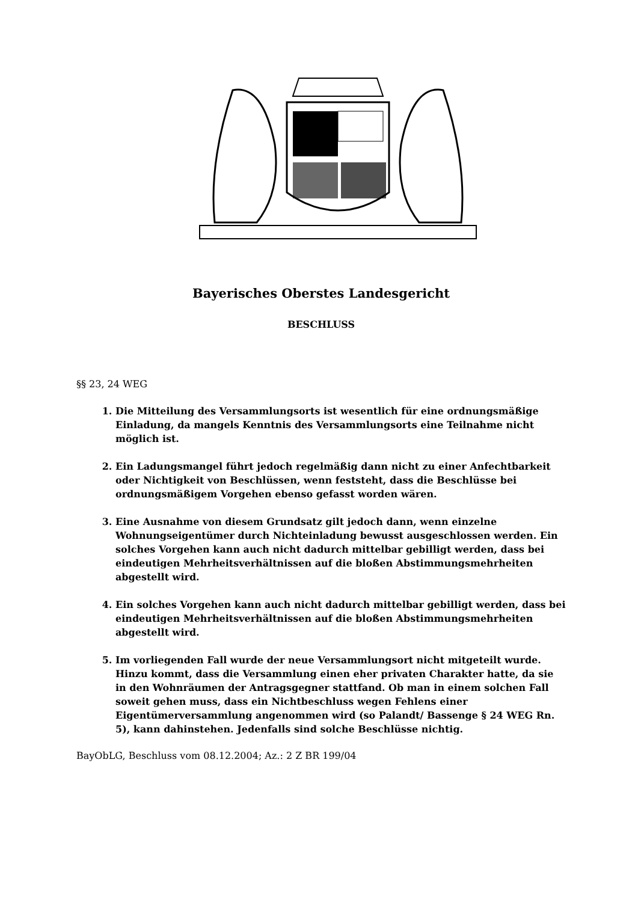Bayerisches Oberstes Landesgericht
BESCHLUSS
§§ 23, 24 WEG
1. Die Mitteilung des Versammlungsorts ist wesentlich für eine ordnungsmäßige Einladung, da mangels Kenntnis des Versammlungsorts eine Teilnahme nicht möglich ist.
2. Ein Ladungsmangel führt jedoch regelmäßig dann nicht zu einer Anfechtbarkeit oder Nichtigkeit von Beschlüssen, wenn feststeht, dass die Beschlüsse bei ordnungsmäßigem Vorgehen ebenso gefasst worden wären.
3. Eine Ausnahme von diesem Grundsatz gilt jedoch dann, wenn einzelne Wohnungseigentümer durch Nichteinladung bewusst ausgeschlossen werden. Ein solches Vorgehen kann auch nicht dadurch mittelbar gebilligt werden, dass bei eindeutigen Mehrheitsverhältnissen auf die bloßen Abstimmungsmehrheiten abgestellt wird.
4. Ein solches Vorgehen kann auch nicht dadurch mittelbar gebilligt werden, dass bei eindeutigen Mehrheitsverhältnissen auf die bloßen Abstimmungsmehrheiten abgestellt wird.
5. Im vorliegenden Fall wurde der neue Versammlungsort nicht mitgeteilt wurde. Hinzu kommt, dass die Versammlung einen eher privaten Charakter hatte, da sie in den Wohnräumen der Antragsgegner stattfand. Ob man in einem solchen Fall soweit gehen muss, dass ein Nichtbeschluss wegen Fehlens einer Eigentümerversammlung angenommen wird (so Palandt/ Bassenge § 24 WEG Rn. 5), kann dahinstehen. Jedenfalls sind solche Beschlüsse nichtig.
BayObLG, Beschluss vom 08.12.2004; Az.: 2 Z BR 199/04